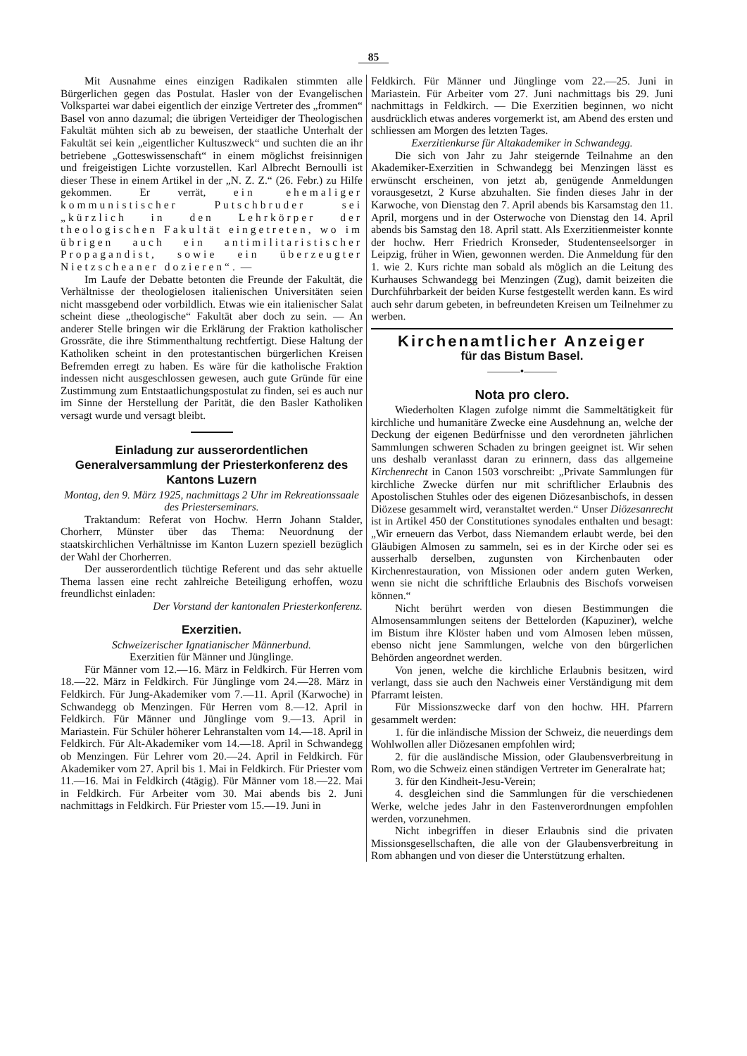85
Mit Ausnahme eines einzigen Radikalen stimmten alle Bürgerlichen gegen das Postulat. Hasler von der Evangelischen Volkspartei war dabei eigentlich der einzige Vertreter des „frommen“ Basel von anno dazumal; die übrigen Verteidiger der Theologischen Fakultät mühten sich ab zu beweisen, der staatliche Unterhalt der Fakultät sei kein „eigentlicher Kultuszweck“ und suchten die an ihr betriebene „Gotteswissenschaft“ in einem möglichst freisinnigen und freigeistigen Lichte vorzustellen. Karl Albrecht Bernoulli ist dieser These in einem Artikel in der „N. Z. Z.“ (26. Febr.) zu Hilfe gekommen. Er verrät, ein ehemaliger kommunistischer Putschbruder sei „kürzlich in den Lehrkörper der theologischen Fakultät eingetreten, wo im übrigen auch ein antimilitaristischer Propagandist, sowie ein überzeugter Nietzscheaner dozieren“. —
Im Laufe der Debatte betonten die Freunde der Fakultät, die Verhältnisse der theologielosen italienischen Universitäten seien nicht massgebend oder vorbildlich. Etwas wie ein italienischer Salat scheint diese „theologische“ Fakultät aber doch zu sein. — An anderer Stelle bringen wir die Erklärung der Fraktion katholischer Grossräte, die ihre Stimmenthaltung rechtfertigt. Diese Haltung der Katholiken scheint in den protestantischen bürgerlichen Kreisen Befremden erregt zu haben. Es wäre für die katholische Fraktion indessen nicht ausgeschlossen gewesen, auch gute Gründe für eine Zustimmung zum Entstaatlichungspostulat zu finden, sei es auch nur im Sinne der Herstellung der Parität, die den Basler Katholiken versagt wurde und versagt bleibt.
Einladung zur ausserordentlichen Generalversammlung der Priesterkonferenz des Kantons Luzern
Montag, den 9. März 1925, nachmittags 2 Uhr im Rekreationssaale des Priesterseminars.
Traktandum: Referat von Hochw. Herrn Johann Stalder, Chorherr, Münster über das Thema: Neuordnung der staatskirchlichen Verhältnisse im Kanton Luzern speziell bezüglich der Wahl der Chorherren.
Der ausserordentlich tüchtige Referent und das sehr aktuelle Thema lassen eine recht zahlreiche Beteiligung erhoffen, wozu freundlichst einladen:
Der Vorstand der kantonalen Priesterkonferenz.
Exerzitien.
Schweizerischer Ignatianischer Männerbund.
Exerzitien für Männer und Jünglinge.
Für Männer vom 12.—16. März in Feldkirch. Für Herren vom 18.—22. März in Feldkirch. Für Jünglinge vom 24.—28. März in Feldkirch. Für Jung-Akademiker vom 7.—11. April (Karwoche) in Schwandegg ob Menzingen. Für Herren vom 8.—12. April in Feldkirch. Für Männer und Jünglinge vom 9.—13. April in Mariastein. Für Schüler höherer Lehranstalten vom 14.—18. April in Feldkirch. Für Alt-Akademiker vom 14.—18. April in Schwandegg ob Menzingen. Für Lehrer vom 20.—24. April in Feldkirch. Für Akademiker vom 27. April bis 1. Mai in Feldkirch. Für Priester vom 11.—16. Mai in Feldkirch (4tägig). Für Männer vom 18.—22. Mai in Feldkirch. Für Arbeiter vom 30. Mai abends bis 2. Juni nachmittags in Feldkirch. Für Priester vom 15.—19. Juni in
Feldkirch. Für Männer und Jünglinge vom 22.—25. Juni in Mariastein. Für Arbeiter vom 27. Juni nachmittags bis 29. Juni nachmittags in Feldkirch. — Die Exerzitien beginnen, wo nicht ausdrücklich etwas anderes vorgemerkt ist, am Abend des ersten und schliessen am Morgen des letzten Tages.
Exerzitienkurse für Altakademiker in Schwandegg.
Die sich von Jahr zu Jahr steigernde Teilnahme an den Akademiker-Exerzitien in Schwandegg bei Menzingen lässt es erwünscht erscheinen, von jetzt ab, genügende Anmeldungen vorausgesetzt, 2 Kurse abzuhalten. Sie finden dieses Jahr in der Karwoche, von Dienstag den 7. April abends bis Karsamstag den 11. April, morgens und in der Osterwoche von Dienstag den 14. April abends bis Samstag den 18. April statt. Als Exerzitienmeister konnte der hochw. Herr Friedrich Kronseder, Studentenseelsorger in Leipzig, früher in Wien, gewonnen werden. Die Anmeldung für den 1. wie 2. Kurs richte man sobald als möglich an die Leitung des Kurhauses Schwandegg bei Menzingen (Zug), damit beizeiten die Durchführbarkeit der beiden Kurse festgestellt werden kann. Es wird auch sehr darum gebeten, in befreundeten Kreisen um Teilnehmer zu werben.
Kirchenamtlicher Anzeiger
für das Bistum Basel.
———•———
Nota pro clero.
Wiederholten Klagen zufolge nimmt die Sammeltätigkeit für kirchliche und humanitäre Zwecke eine Ausdehnung an, welche der Deckung der eigenen Bedürfnisse und den verordneten jährlichen Sammlungen schweren Schaden zu bringen geeignet ist. Wir sehen uns deshalb veranlasst daran zu erinnern, dass das allgemeine Kirchenrecht in Canon 1503 vorschreibt: „Private Sammlungen für kirchliche Zwecke dürfen nur mit schriftlicher Erlaubnis des Apostolischen Stuhles oder des eigenen Diözesanbischofs, in dessen Diözese gesammelt wird, veranstaltet werden.“ Unser Diözesanrecht ist in Artikel 450 der Constitutiones synodales enthalten und besagt: „Wir erneuern das Verbot, dass Niemandem erlaubt werde, bei den Gläubigen Almosen zu sammeln, sei es in der Kirche oder sei es ausserhalb derselben, zugunsten von Kirchenbauten oder Kirchenrestauration, von Missionen oder andern guten Werken, wenn sie nicht die schriftliche Erlaubnis des Bischofs vorweisen können.“
Nicht berührt werden von diesen Bestimmungen die Almosensammlungen seitens der Bettelorden (Kapuziner), welche im Bistum ihre Klöster haben und vom Almosen leben müssen, ebenso nicht jene Sammlungen, welche von den bürgerlichen Behörden angeordnet werden.
Von jenen, welche die kirchliche Erlaubnis besitzen, wird verlangt, dass sie auch den Nachweis einer Verständigung mit dem Pfarramt leisten.
Für Missionszwecke darf von den hochw. HH. Pfarrern gesammelt werden:
1. für die inländische Mission der Schweiz, die neuerdings dem Wohlwollen aller Diözesanen empfohlen wird;
2. für die ausländische Mission, oder Glaubensverbreitung in Rom, wo die Schweiz einen ständigen Vertreter im Generalrate hat;
3. für den Kindheit-Jesu-Verein;
4. desgleichen sind die Sammlungen für die verschiedenen Werke, welche jedes Jahr in den Fastenverordnungen empfohlen werden, vorzunehmen.
Nicht inbegriffen in dieser Erlaubnis sind die privaten Missionsgesellschaften, die alle von der Glaubensverbreitung in Rom abhangen und von dieser die Unterstützung erhalten.